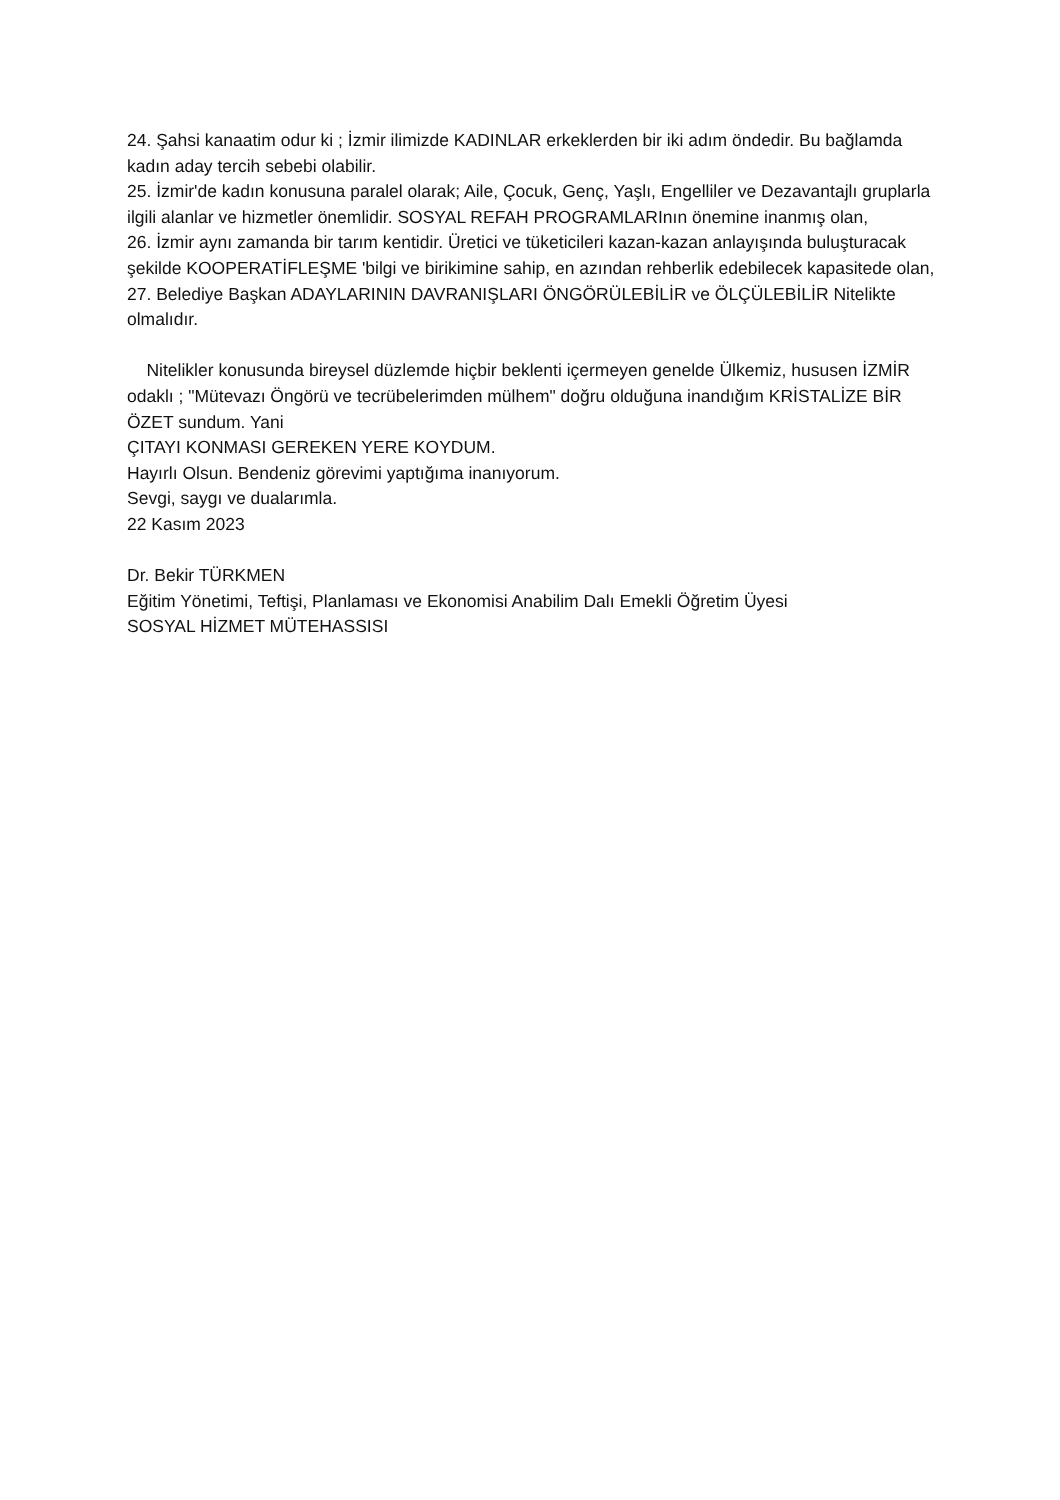24. Şahsi kanaatim odur ki ; İzmir ilimizde KADINLAR erkeklerden bir iki adım öndedir. Bu bağlamda kadın aday tercih sebebi olabilir.
25. İzmir'de kadın konusuna paralel olarak; Aile, Çocuk, Genç, Yaşlı, Engelliler ve Dezavantajlı gruplarla ilgili alanlar ve hizmetler önemlidir. SOSYAL REFAH PROGRAMLARInın önemine inanmış olan,
26. İzmir aynı zamanda bir tarım kentidir. Üretici ve tüketicileri kazan-kazan anlayışında buluşturacak şekilde KOOPERATİFLEŞME 'bilgi ve birikimine sahip, en azından rehberlik edebilecek kapasitede olan,
27. Belediye Başkan ADAYLARININ DAVRANIŞLARI ÖNGÖRÜLEBİLİR ve ÖLÇÜLEBİLİR Nitelikte olmalıdır.
Nitelikler konusunda bireysel düzlemde hiçbir beklenti içermeyen genelde Ülkemiz, hususen İZMİR odaklı ; "Mütevazı Öngörü ve tecrübelerimden mülhem" doğru olduğuna inandığım KRİSTALİZE BİR ÖZET sundum. Yani
ÇITAYI KONMASI GEREKEN YERE KOYDUM.
Hayırlı Olsun. Bendeniz görevimi yaptığıma inanıyorum.
Sevgi, saygı ve dualarımla.
22 Kasım 2023
Dr. Bekir TÜRKMEN
Eğitim Yönetimi, Teftişi, Planlaması ve Ekonomisi Anabilim Dalı Emekli Öğretim Üyesi
SOSYAL HİZMET MÜTEHASSISI